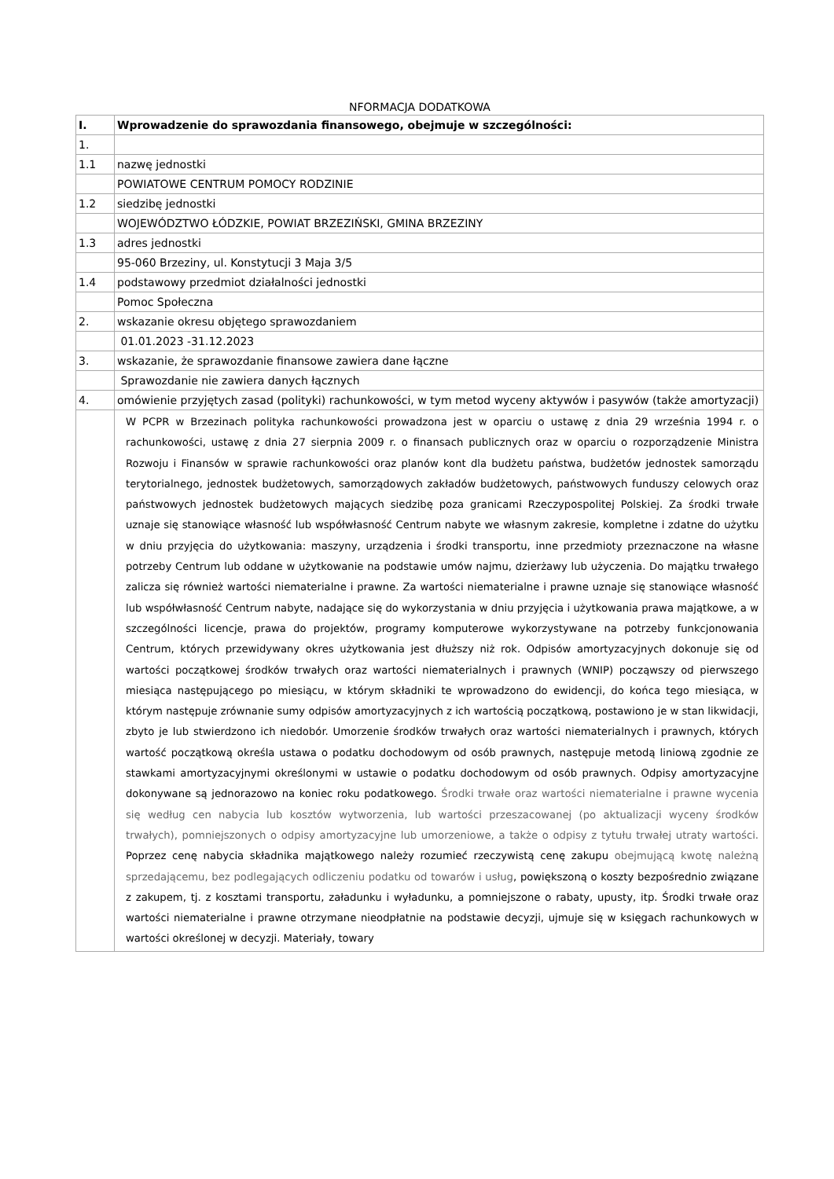NFORMACJA DODATKOWA
| I. | Wprowadzenie do sprawozdania finansowego, obejmuje w szczególności: |
| 1. | |
| 1.1 | nazwę jednostki |
| | POWIATOWE CENTRUM POMOCY RODZINIE |
| 1.2 | siedzibę jednostki |
| | WOJEWÓDZTWO ŁÓDZKIE, POWIAT BRZEZIŃSKI, GMINA BRZEZINY |
| 1.3 | adres jednostki |
| | 95-060 Brzeziny, ul. Konstytucji 3 Maja 3/5 |
| 1.4 | podstawowy przedmiot działalności jednostki |
| | Pomoc Społeczna |
| 2. | wskazanie okresu objętego sprawozdaniem |
| | 01.01.2023 -31.12.2023 |
| 3. | wskazanie, że sprawozdanie finansowe zawiera dane łączne |
| | Sprawozdanie nie zawiera danych łącznych |
| 4. | omówienie przyjętych zasad (polityki) rachunkowości, w tym metod wyceny aktywów i pasywów (także amortyzacji) |
| | W PCPR w Brzezinach polityka rachunkowości prowadzona jest w oparciu o ustawę z dnia 29 września 1994 r. o rachunkowości, ustawę z dnia 27 sierpnia 2009 r. o finansach publicznych oraz w oparciu o rozporządzenie Ministra Rozwoju i Finansów w sprawie rachunkowości oraz planów kont dla budżetu państwa, budżetów jednostek samorządu terytorialnego, jednostek budżetowych, samorządowych zakładów budżetowych, państwowych funduszy celowych oraz państwowych jednostek budżetowych mających siedzibę poza granicami Rzeczypospolitej Polskiej. Za środki trwałe uznaje się stanowiące własność lub współwłasność Centrum nabyte we własnym zakresie, kompletne i zdatne do użytku w dniu przyjęcia do użytkowania: maszyny, urządzenia i środki transportu, inne przedmioty przeznaczone na własne potrzeby Centrum lub oddane w użytkowanie na podstawie umów najmu, dzierżawy lub użyczenia. Do majątku trwałego zalicza się również wartości niematerialne i prawne. Za wartości niematerialne i prawne uznaje się stanowiące własność lub współwłasność Centrum nabyte, nadające się do wykorzystania w dniu przyjęcia i użytkowania prawa majątkowe, a w szczególności licencje, prawa do projektów, programy komputerowe wykorzystywane na potrzeby funkcjonowania Centrum, których przewidywany okres użytkowania jest dłuższy niż rok. Odpisów amortyzacyjnych dokonuje się od wartości początkowej środków trwałych oraz wartości niematerialnych i prawnych (WNIP) począwszy od pierwszego miesiąca następującego po miesiącu, w którym składniki te wprowadzono do ewidencji, do końca tego miesiąca, w którym następuje zrównanie sumy odpisów amortyzacyjnych z ich wartością początkową, postawiono je w stan likwidacji, zbyto je lub stwierdzono ich niedobór. Umorzenie środków trwałych oraz wartości niematerialnych i prawnych, których wartość początkową określa ustawa o podatku dochodowym od osób prawnych, następuje metodą liniową zgodnie ze stawkami amortyzacyjnymi określonymi w ustawie o podatku dochodowym od osób prawnych. Odpisy amortyzacyjne dokonywane są jednorazowo na koniec roku podatkowego. Środki trwałe oraz wartości niematerialne i prawne wycenia się według cen nabycia lub kosztów wytworzenia, lub wartości przeszacowanej (po aktualizacji wyceny środków trwałych), pomniejszonych o odpisy amortyzacyjne lub umorzeniowe, a także o odpisy z tytułu trwałej utraty wartości. Poprzez cenę nabycia składnika majątkowego należy rozumieć rzeczywistą cenę zakupu obejmującą kwotę należną sprzedającemu, bez podlegających odliczeniu podatku od towarów i usług , powiększoną o koszty bezpośrednio związane z zakupem, tj. z kosztami transportu, załadunku i wyładunku, a pomniejszone o rabaty, upusty, itp. Środki trwałe oraz wartości niematerialne i prawne otrzymane nieodpłatnie na podstawie decyzji, ujmuje się w księgach rachunkowych w wartości określonej w decyzji. Materiały, towary |